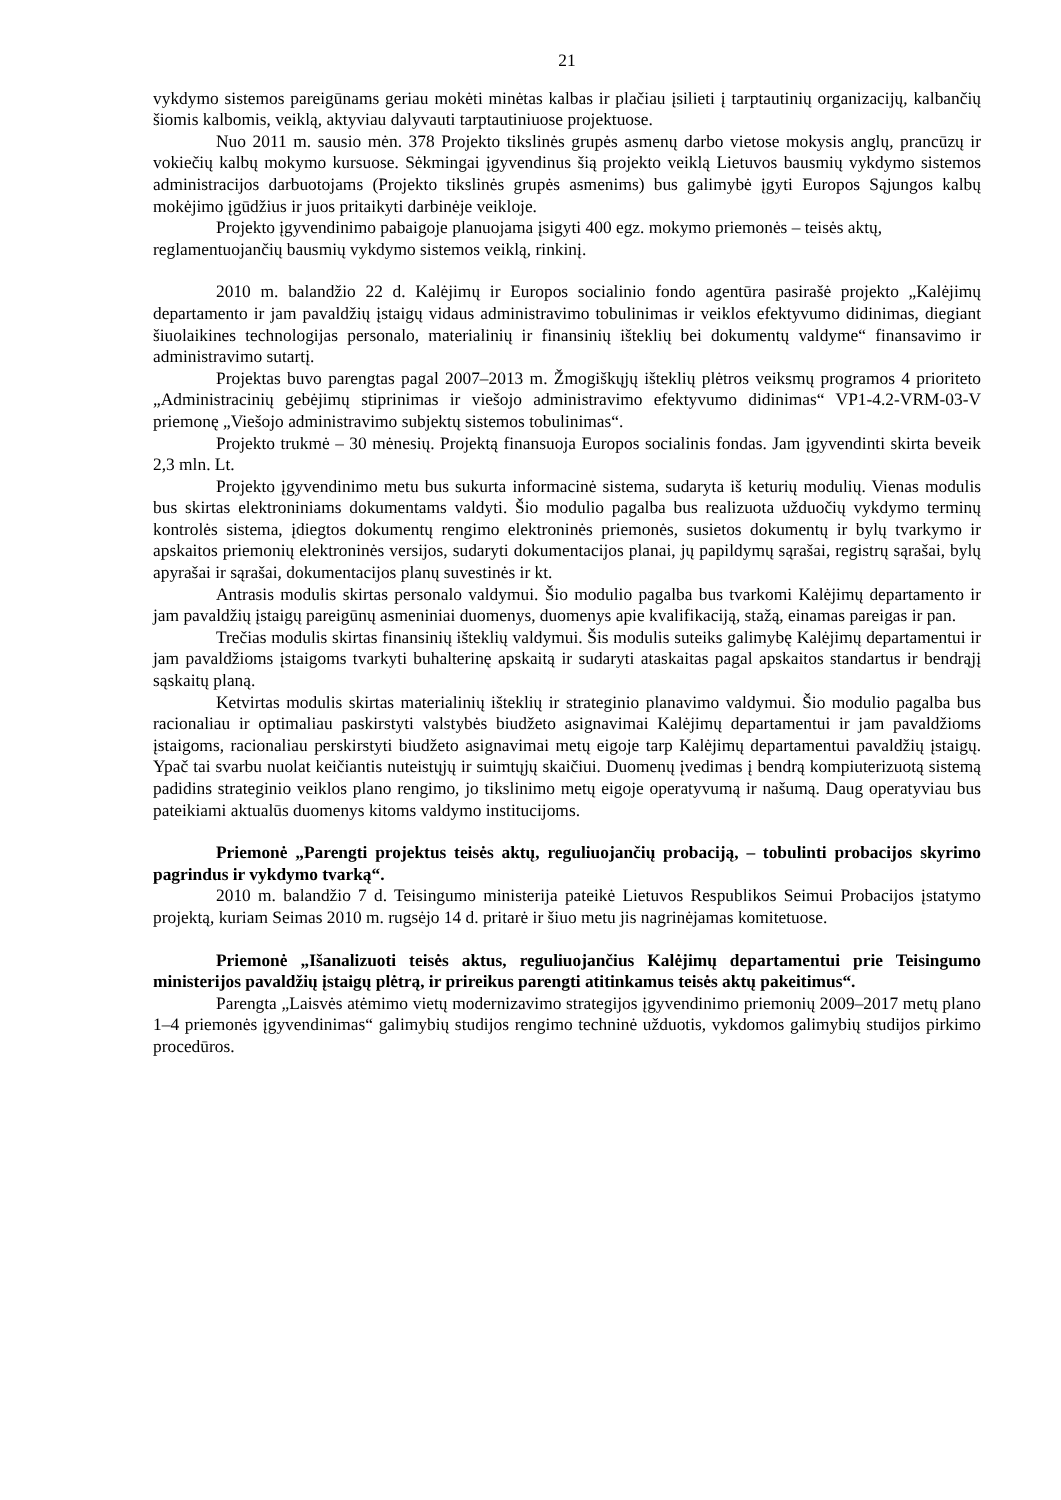21
vykdymo sistemos pareigūnams geriau mokėti minėtas kalbas ir plačiau įsilieti į tarptautinių organizacijų, kalbančių šiomis kalbomis, veiklą, aktyviau dalyvauti tarptautiniuose projektuose.
Nuo 2011 m. sausio mėn. 378 Projekto tikslinės grupės asmenų darbo vietose mokysis anglų, prancūzų ir vokiečių kalbų mokymo kursuose. Sėkmingai įgyvendinus šią projekto veiklą Lietuvos bausmių vykdymo sistemos administracijos darbuotojams (Projekto tikslinės grupės asmenims) bus galimybė įgyti Europos Sąjungos kalbų mokėjimo įgūdžius ir juos pritaikyti darbinėje veikloje.
Projekto įgyvendinimo pabaigoje planuojama įsigyti 400 egz. mokymo priemonės – teisės aktų, reglamentuojančių bausmių vykdymo sistemos veiklą, rinkinį.
2010 m. balandžio 22 d. Kalėjimų ir Europos socialinio fondo agentūra pasirašė projekto „Kalėjimų departamento ir jam pavaldžių įstaigų vidaus administravimo tobulinimas ir veiklos efektyvumo didinimas, diegiant šiuolaikines technologijas personalo, materialinių ir finansinių išteklių bei dokumentų valdyme“ finansavimo ir administravimo sutartį.
Projektas buvo parengtas pagal 2007–2013 m. Žmogiškųjų išteklių plėtros veiksmų programos 4 prioriteto „Administracinių gebėjimų stiprinimas ir viešojo administravimo efektyvumo didinimas“ VP1-4.2-VRM-03-V priemonę „Viešojo administravimo subjektų sistemos tobulinimas“.
Projekto trukmė – 30 mėnesių. Projektą finansuoja Europos socialinis fondas. Jam įgyvendinti skirta beveik 2,3 mln. Lt.
Projekto įgyvendinimo metu bus sukurta informacinė sistema, sudaryta iš keturių modulių. Vienas modulis bus skirtas elektroniniams dokumentams valdyti. Šio modulio pagalba bus realizuota užduočių vykdymo terminų kontrolės sistema, įdiegtos dokumentų rengimo elektroninės priemonės, susietos dokumentų ir bylų tvarkymo ir apskaitos priemonių elektroninės versijos, sudaryti dokumentacijos planai, jų papildymų sąrašai, registrų sąrašai, bylų apyrašai ir sąrašai, dokumentacijos planų suvestinės ir kt.
Antrasis modulis skirtas personalo valdymui. Šio modulio pagalba bus tvarkomi Kalėjimų departamento ir jam pavaldžių įstaigų pareigūnų asmeniniai duomenys, duomenys apie kvalifikaciją, stažą, einamas pareigas ir pan.
Trečias modulis skirtas finansinių išteklių valdymui. Šis modulis suteiks galimybę Kalėjimų departamentui ir jam pavaldžioms įstaigoms tvarkyti buhalterinę apskaitą ir sudaryti ataskaitas pagal apskaitos standartus ir bendrąjį sąskaitų planą.
Ketvirtas modulis skirtas materialinių išteklių ir strateginio planavimo valdymui. Šio modulio pagalba bus racionaliau ir optimaliau paskirstyti valstybės biudžeto asignavimai Kalėjimų departamentui ir jam pavaldžioms įstaigoms, racionaliau perskirstyti biudžeto asignavimai metų eigoje tarp Kalėjimų departamentui pavaldžių įstaigų. Ypač tai svarbu nuolat keičiantis nuteistųjų ir suimtųjų skaičiui. Duomenų įvedimas į bendrą kompiuterizuotą sistemą padidins strateginio veiklos plano rengimo, jo tikslinimo metų eigoje operatyvumą ir našumą. Daug operatyviau bus pateikiami aktualūs duomenys kitoms valdymo institucijoms.
Priemonė „Parengti projektus teisės aktų, reguliuojančių probaciją, – tobulinti probacijos skyrimo pagrindus ir vykdymo tvarką“.
2010 m. balandžio 7 d. Teisingumo ministerija pateikė Lietuvos Respublikos Seimui Probacijos įstatymo projektą, kuriam Seimas 2010 m. rugsėjo 14 d. pritarė ir šiuo metu jis nagrinėjamas komitetuose.
Priemonė „Išanalizuoti teisės aktus, reguliuojančius Kalėjimų departamentui prie Teisingumo ministerijos pavaldžių įstaigų plėtrą, ir prireikus parengti atitinkamus teisės aktų pakeitimus“.
Parengta „Laisvės atėmimo vietų modernizavimo strategijos įgyvendinimo priemonių 2009–2017 metų plano 1–4 priemonės įgyvendinimas“ galimybių studijos rengimo techninė užduotis, vykdomos galimybių studijos pirkimo procedūros.